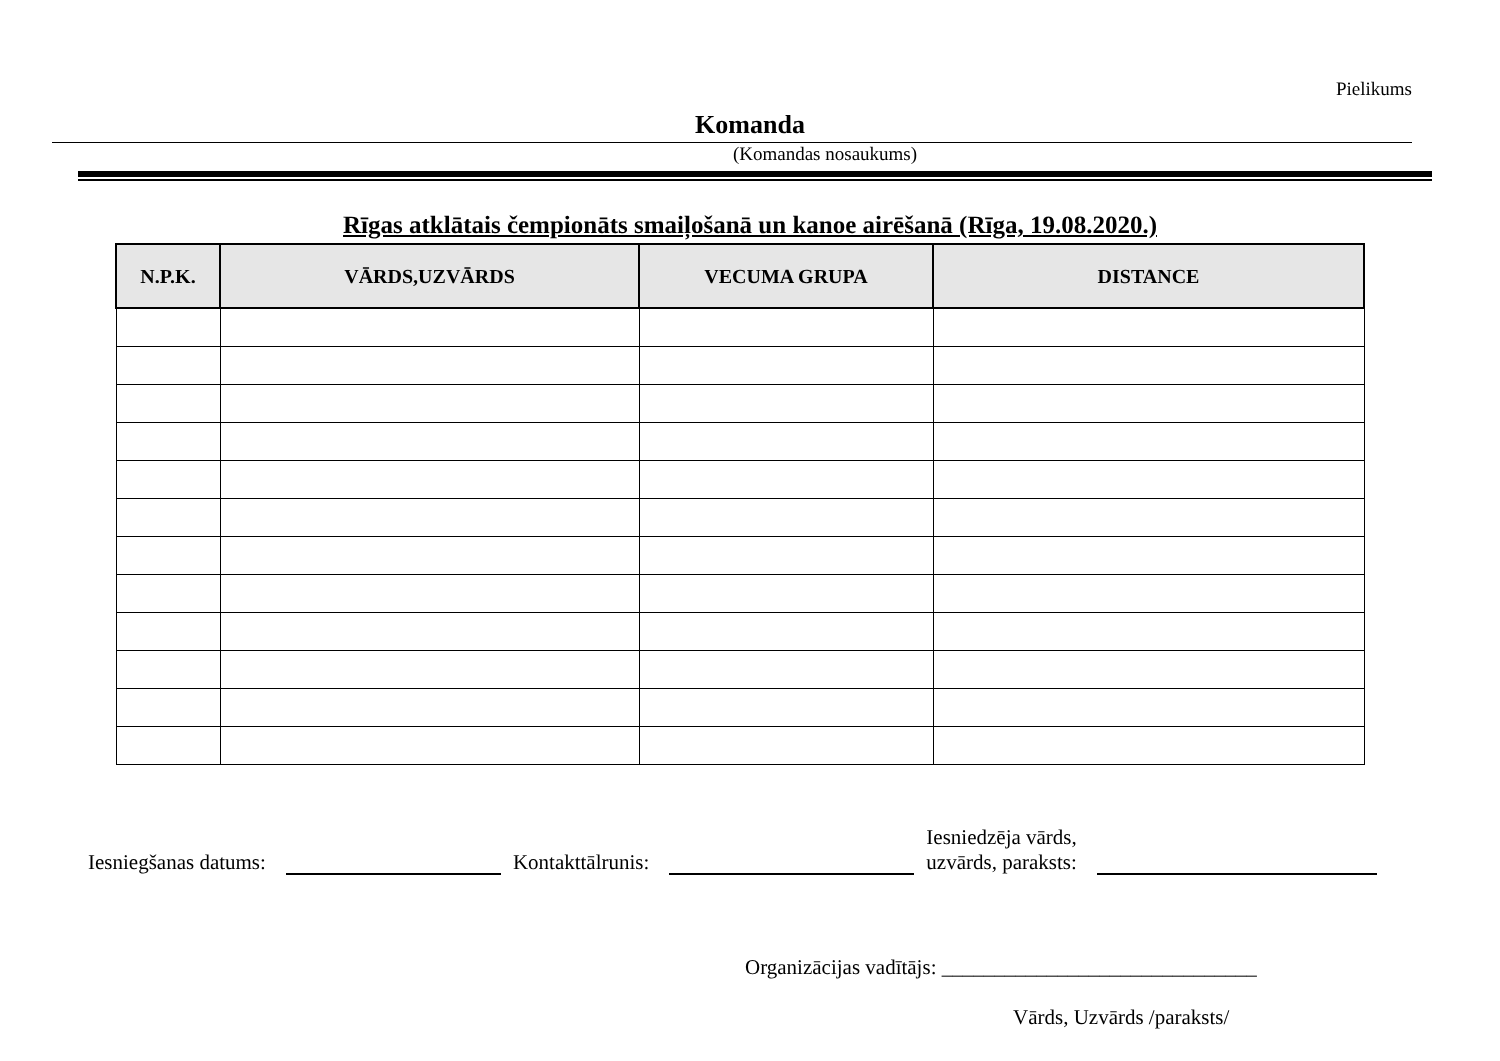Pielikums
Komanda
(Komandas nosaukums)
Rīgas atklātais čempionāts smaiļošanā un kanoe airēšanā (Rīga, 19.08.2020.)
| N.P.K. | VĀRDS,UZVĀRDS | VECUMA GRUPA | DISTANCE |
| --- | --- | --- | --- |
Iesniegšanas datums: Kontakttālrunis: Iesniedzēja vārds,
uzvārds, paraksts:
Organizācijas vadītājs: ______________________________
Vārds, Uzvārds /paraksts/